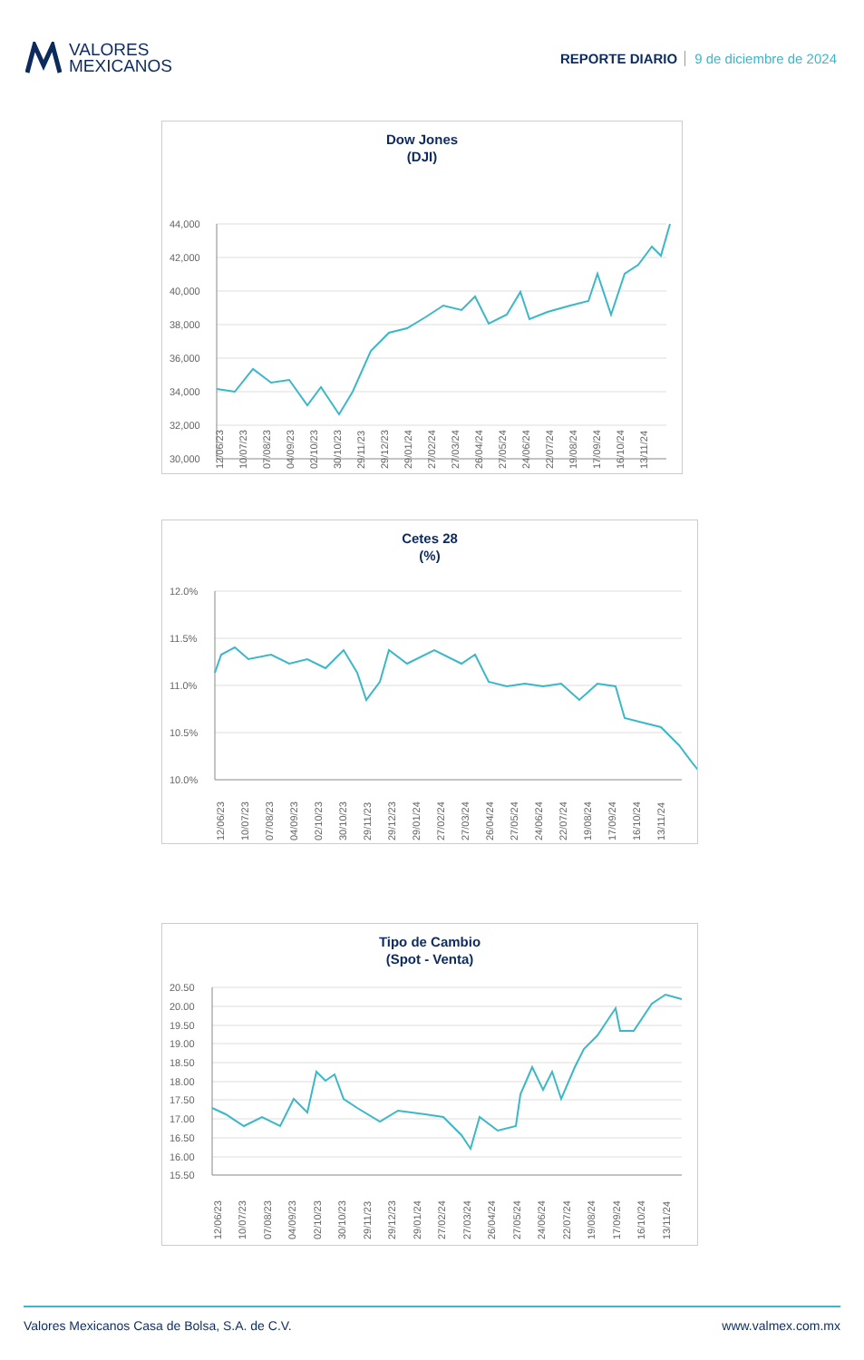VALORES
MEXICANOS
REPORTE DIARIO 9 de diciembre de 2024
Dow Jones
(DJI)
44,000
42,000
40,000
38,000
36,000
34,000
32,000
30,000
12/06/23
10/07/23
07/08/23
04/09/23
02/10/23
30/10/23
29/11/23
29/12/23
29/01/24
27/02/24
27/03/24
26/04/24
27/05/24
24/06/24
22/07/24
19/08/24
17/09/24
16/10/24
13/11/24
Cetes 28
(%)
12.0%
11.5%
11.0%
10.5%
10.0%
12/06/23
10/07/23
07/08/23
04/09/23
02/10/23
30/10/23
29/11/23
29/12/23
29/01/24
27/02/24
27/03/24
26/04/24
27/05/24
24/06/24
22/07/24
19/08/24
17/09/24
16/10/24
13/11/24
Tipo de Cambio
(Spot - Venta)
20.50
20.00
19.50
19.00
18.50
18.00
17.50
17.00
16.50
16.00
15.50
12/06/23
10/07/23
07/08/23
04/09/23
02/10/23
30/10/23
29/11/23
29/12/23
29/01/24
27/02/24
27/03/24
26/04/24
27/05/24
24/06/24
22/07/24
19/08/24
17/09/24
16/10/24
13/11/24
Valores Mexicanos Casa de Bolsa, S.A. de C.V. www.valmex.com.mx